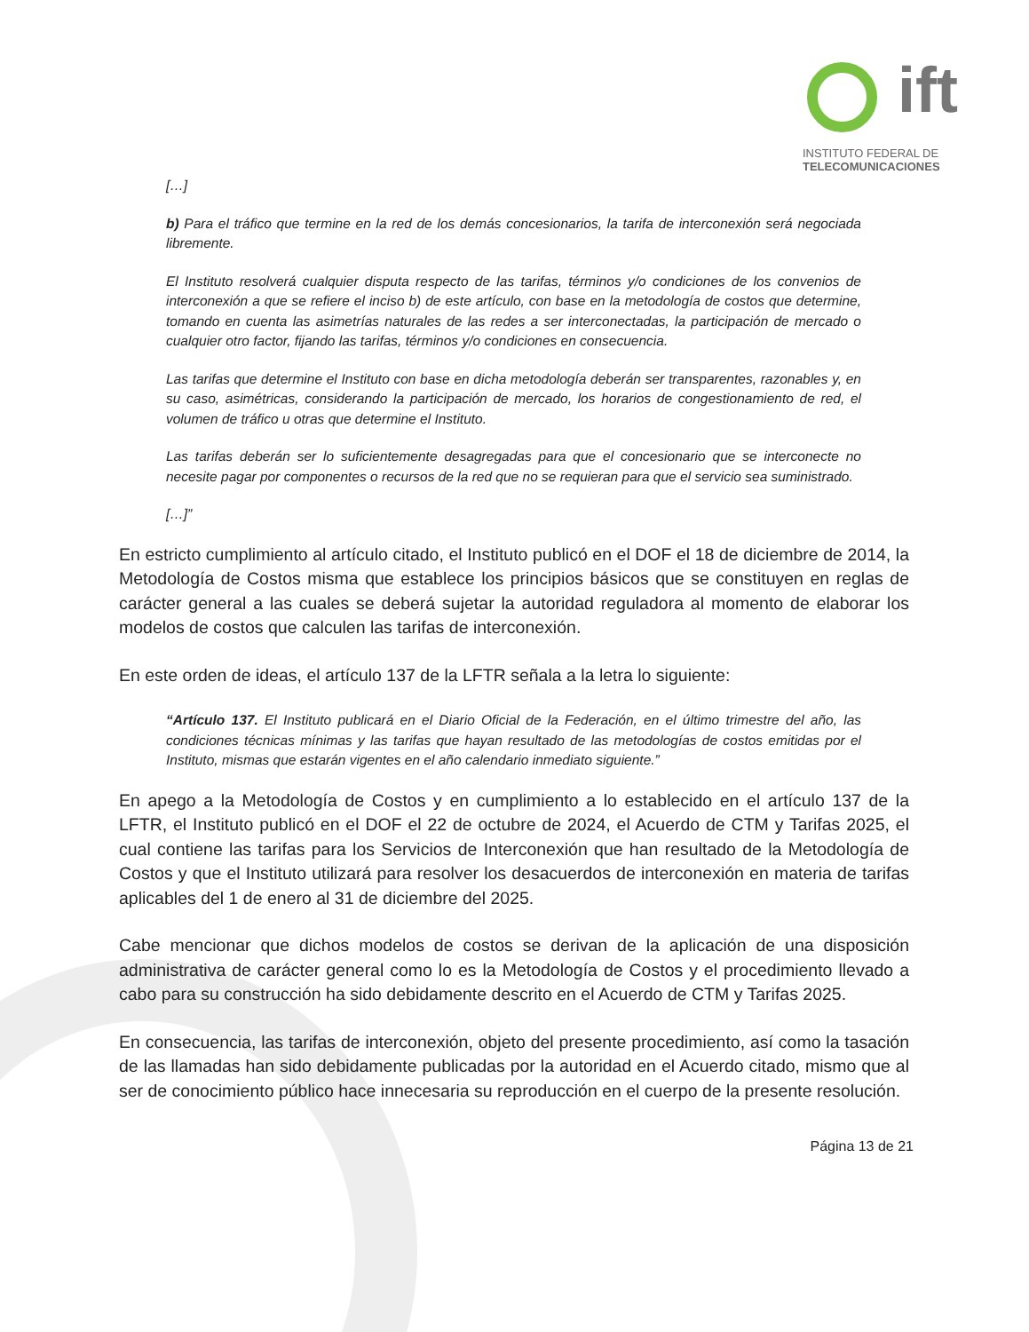ift
INSTITUTO FEDERAL DE
TELECOMUNICACIONES
[…]
b) Para el tráfico que termine en la red de los demás concesionarios, la tarifa de interconexión será negociada libremente.
El Instituto resolverá cualquier disputa respecto de las tarifas, términos y/o condiciones de los convenios de interconexión a que se refiere el inciso b) de este artículo, con base en la metodología de costos que determine, tomando en cuenta las asimetrías naturales de las redes a ser interconectadas, la participación de mercado o cualquier otro factor, fijando las tarifas, términos y/o condiciones en consecuencia.
Las tarifas que determine el Instituto con base en dicha metodología deberán ser transparentes, razonables y, en su caso, asimétricas, considerando la participación de mercado, los horarios de congestionamiento de red, el volumen de tráfico u otras que determine el Instituto.
Las tarifas deberán ser lo suficientemente desagregadas para que el concesionario que se interconecte no necesite pagar por componentes o recursos de la red que no se requieran para que el servicio sea suministrado.
[…]”
En estricto cumplimiento al artículo citado, el Instituto publicó en el DOF el 18 de diciembre de 2014, la Metodología de Costos misma que establece los principios básicos que se constituyen en reglas de carácter general a las cuales se deberá sujetar la autoridad reguladora al momento de elaborar los modelos de costos que calculen las tarifas de interconexión.
En este orden de ideas, el artículo 137 de la LFTR señala a la letra lo siguiente:
“Artículo 137. El Instituto publicará en el Diario Oficial de la Federación, en el último trimestre del año, las condiciones técnicas mínimas y las tarifas que hayan resultado de las metodologías de costos emitidas por el Instituto, mismas que estarán vigentes en el año calendario inmediato siguiente.”
En apego a la Metodología de Costos y en cumplimiento a lo establecido en el artículo 137 de la LFTR, el Instituto publicó en el DOF el 22 de octubre de 2024, el Acuerdo de CTM y Tarifas 2025, el cual contiene las tarifas para los Servicios de Interconexión que han resultado de la Metodología de Costos y que el Instituto utilizará para resolver los desacuerdos de interconexión en materia de tarifas aplicables del 1 de enero al 31 de diciembre del 2025.
Cabe mencionar que dichos modelos de costos se derivan de la aplicación de una disposición administrativa de carácter general como lo es la Metodología de Costos y el procedimiento llevado a cabo para su construcción ha sido debidamente descrito en el Acuerdo de CTM y Tarifas 2025.
En consecuencia, las tarifas de interconexión, objeto del presente procedimiento, así como la tasación de las llamadas han sido debidamente publicadas por la autoridad en el Acuerdo citado, mismo que al ser de conocimiento público hace innecesaria su reproducción en el cuerpo de la presente resolución.
Página 13 de 21